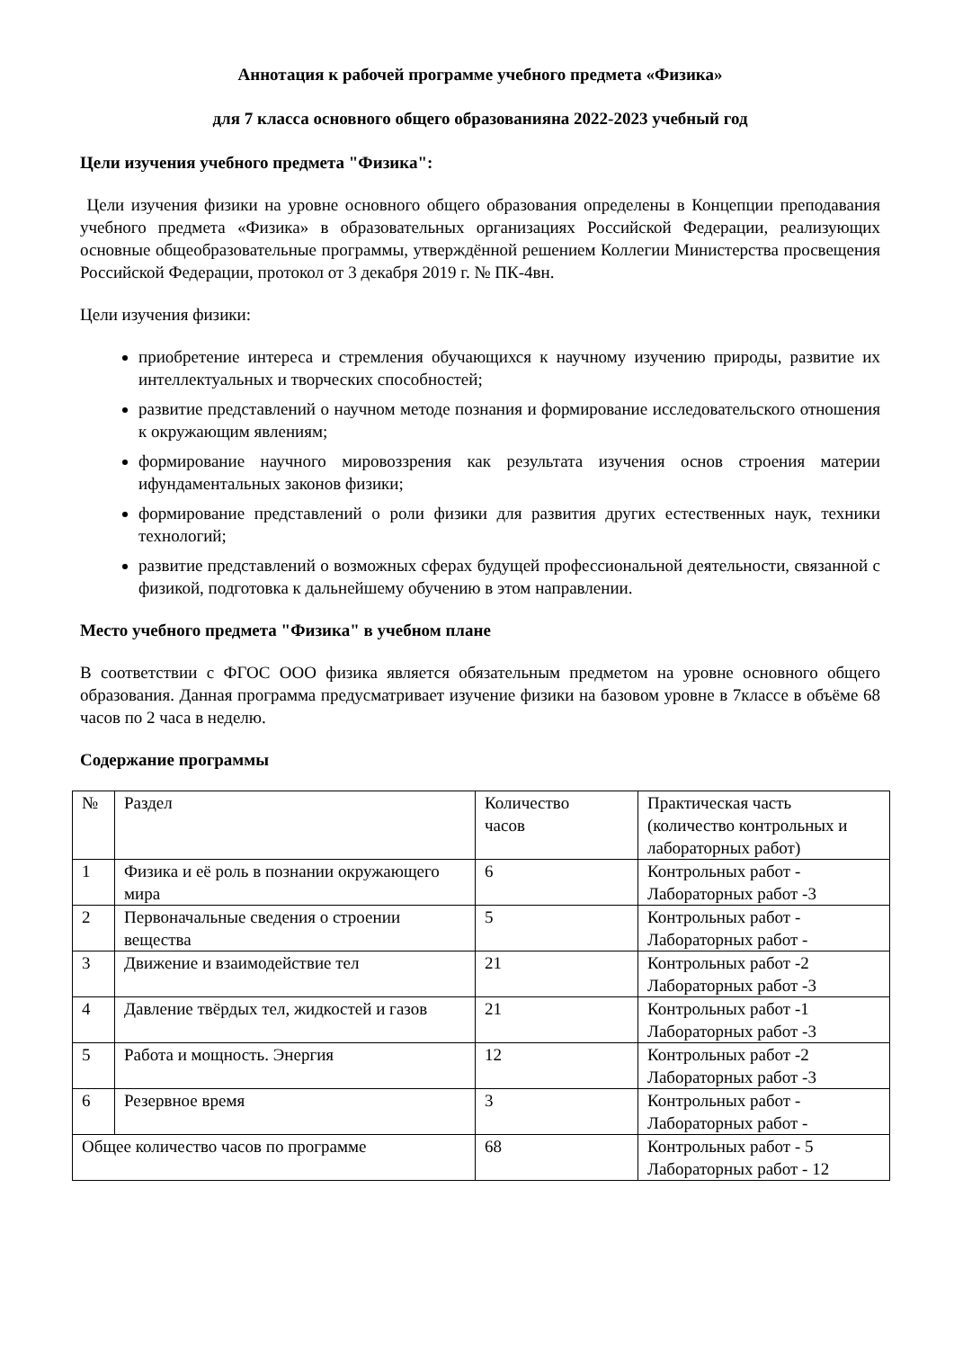Аннотация к рабочей программе учебного предмета «Физика»
для 7 класса основного общего образованияна 2022-2023 учебный год
Цели изучения учебного предмета "Физика":
Цели изучения физики на уровне основного общего образования определены в Концепции преподавания учебного предмета «Физика» в образовательных организациях Российской Федерации, реализующих основные общеобразовательные программы, утверждённой решением Коллегии Министерства просвещения Российской Федерации, протокол от 3 декабря 2019 г. № ПК-4вн.
Цели изучения физики:
приобретение интереса и стремления обучающихся к научному изучению природы, развитие их интеллектуальных и творческих способностей;
развитие представлений о научном методе познания и формирование исследовательского отношения к окружающим явлениям;
формирование научного мировоззрения как результата изучения основ строения материи ифундаментальных законов физики;
формирование представлений о роли физики для развития других естественных наук, техники технологий;
развитие представлений о возможных сферах будущей профессиональной деятельности, связанной с физикой, подготовка к дальнейшему обучению в этом направлении.
Место учебного предмета "Физика" в учебном плане
В соответствии с ФГОС ООО физика является обязательным предметом на уровне основного общего образования. Данная программа предусматривает изучение физики на базовом уровне в 7классе в объёме 68 часов по 2 часа в неделю.
Содержание программы
| № | Раздел | Количество часов | Практическая часть (количество контрольных и лабораторных работ) |
| 1 | Физика и её роль в познании окружающего мира | 6 | Контрольных работ - Лабораторных работ -3 |
| 2 | Первоначальные сведения о строении вещества | 5 | Контрольных работ - Лабораторных работ - |
| 3 | Движение и взаимодействие тел | 21 | Контрольных работ -2 Лабораторных работ -3 |
| 4 | Давление твёрдых тел, жидкостей и газов | 21 | Контрольных работ -1 Лабораторных работ -3 |
| 5 | Работа и мощность. Энергия | 12 | Контрольных работ -2 Лабораторных работ -3 |
| 6 | Резервное время | 3 | Контрольных работ - Лабораторных работ - |
| Общее количество часов по программе | | 68 | Контрольных работ - 5 Лабораторных работ - 12 |